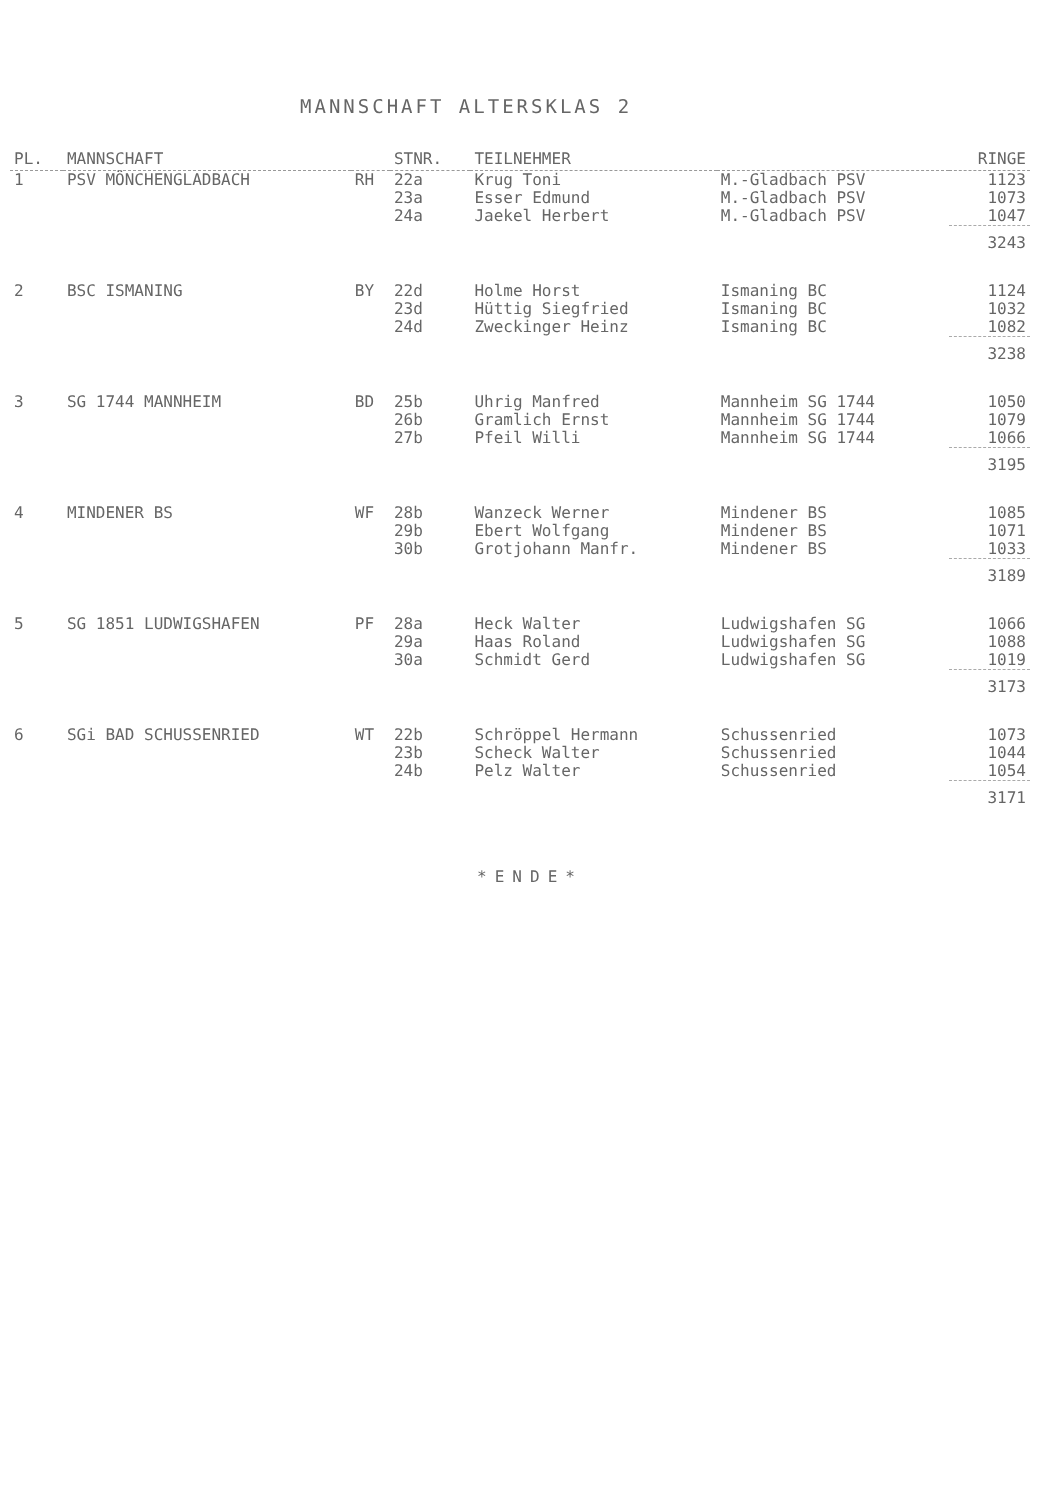MANNSCHAFT ALTERSKLAS 2
| PL. | MANNSCHAFT | | STNR. | TEILNEHMER | | RINGE |
| --- | --- | --- | --- | --- | --- | --- |
| 1 | PSV MÖNCHENGLADBACH | RH | 22a | Krug Toni | M.-Gladbach PSV | 1123 |
| | | | 23a | Esser Edmund | M.-Gladbach PSV | 1073 |
| | | | 24a | Jaekel Herbert | M.-Gladbach PSV | 1047 |
| | | | | | | 3243 |
| 2 | BSC ISMANING | BY | 22d | Holme Horst | Ismaning BC | 1124 |
| | | | 23d | Hüttig Siegfried | Ismaning BC | 1032 |
| | | | 24d | Zweckinger Heinz | Ismaning BC | 1082 |
| | | | | | | 3238 |
| 3 | SG 1744 MANNHEIM | BD | 25b | Uhrig Manfred | Mannheim SG 1744 | 1050 |
| | | | 26b | Gramlich Ernst | Mannheim SG 1744 | 1079 |
| | | | 27b | Pfeil Willi | Mannheim SG 1744 | 1066 |
| | | | | | | 3195 |
| 4 | MINDENER BS | WF | 28b | Wanzeck Werner | Mindener BS | 1085 |
| | | | 29b | Ebert Wolfgang | Mindener BS | 1071 |
| | | | 30b | Grotjohann Manfr. | Mindener BS | 1033 |
| | | | | | | 3189 |
| 5 | SG 1851 LUDWIGSHAFEN | PF | 28a | Heck Walter | Ludwigshafen SG | 1066 |
| | | | 29a | Haas Roland | Ludwigshafen SG | 1088 |
| | | | 30a | Schmidt Gerd | Ludwigshafen SG | 1019 |
| | | | | | | 3173 |
| 6 | SGi BAD SCHUSSENRIED | WT | 22b | Schröppel Hermann | Schussenried | 1073 |
| | | | 23b | Scheck Walter | Schussenried | 1044 |
| | | | 24b | Pelz Walter | Schussenried | 1054 |
| | | | | | | 3171 |
*ENDE*